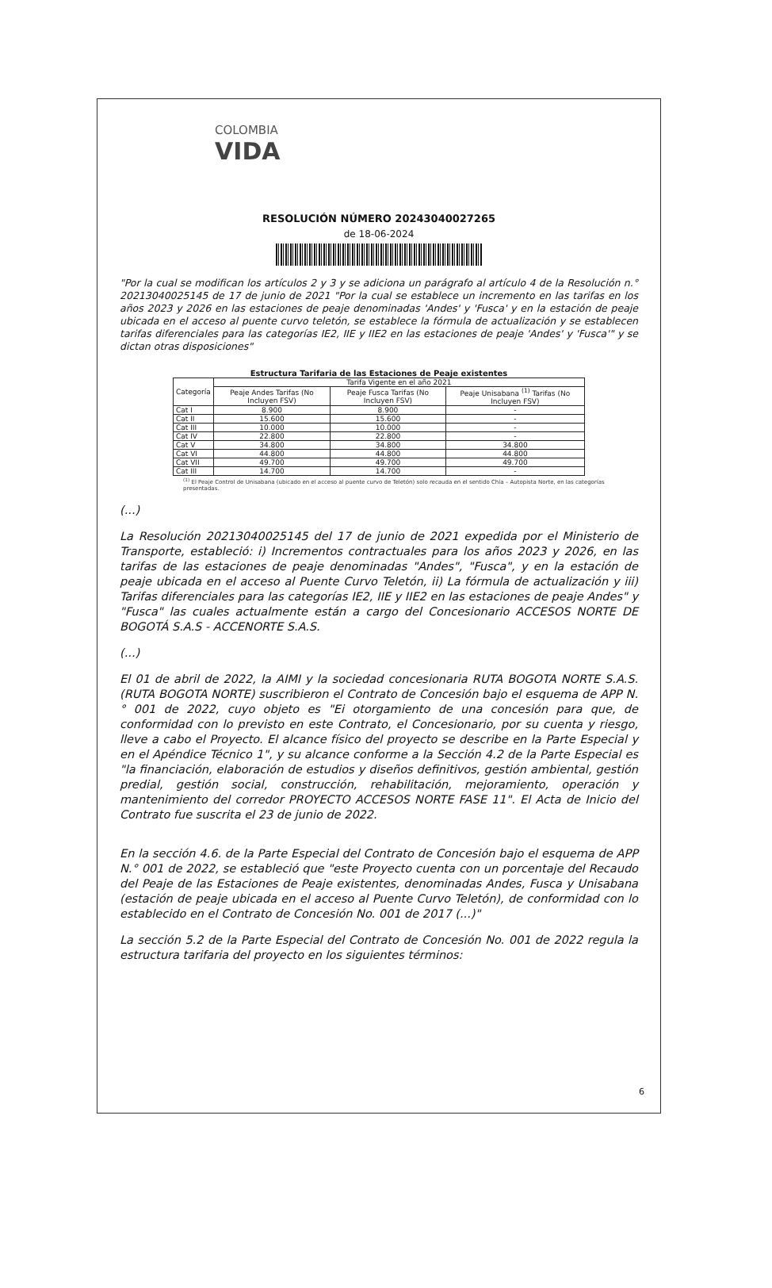COLOMBIA
VIDA
RESOLUCIÓN NÚMERO 20243040027265
de 18-06-2024
"Por la cual se modifican los artículos 2 y 3 y se adiciona un parágrafo al artículo 4 de la Resolución n.° 20213040025145 de 17 de junio de 2021 "Por la cual se establece un incremento en las tarifas en los años 2023 y 2026 en las estaciones de peaje denominadas 'Andes' y 'Fusca' y en la estación de peaje ubicada en el acceso al puente curvo teletón, se establece la fórmula de actualización y se establecen tarifas diferenciales para las categorías IE2, IIE y IIE2 en las estaciones de peaje 'Andes' y 'Fusca'" y se dictan otras disposiciones"
Estructura Tarifaria de las Estaciones de Peaje existentes
| Categoría | Tarifa Vigente en el año 2021 | | |
| --- | --- | --- | --- |
| | Peaje Andes Tarifas (No Incluyen FSV) | Peaje Fusca Tarifas (No Incluyen FSV) | Peaje Unisabana <sup>(1)</sup> Tarifas (No Incluyen FSV) |
| Cat I | 8.900 | 8.900 | - |
| Cat II | 15.600 | 15.600 | - |
| Cat III | 10.000 | 10.000 | - |
| Cat IV | 22.800 | 22.800 | - |
| Cat V | 34.800 | 34.800 | 34.800 |
| Cat VI | 44.800 | 44.800 | 44.800 |
| Cat VII | 49.700 | 49.700 | 49.700 |
| Cat III | 14.700 | 14.700 | - |
<sup>(1)</sup> El Peaje Control de Unisabana (ubicado en el acceso al puente curvo de Teletón) solo recauda en el sentido Chía – Autopista Norte, en las categorías presentadas.
(...)
La Resolución 20213040025145 del 17 de junio de 2021 expedida por el Ministerio de Transporte, estableció: i) Incrementos contractuales para los años 2023 y 2026, en las tarifas de las estaciones de peaje denominadas "Andes", "Fusca", y en la estación de peaje ubicada en el acceso al Puente Curvo Teletón, ii) La fórmula de actualización y iii) Tarifas diferenciales para las categorías IE2, IIE y IIE2 en las estaciones de peaje Andes" y "Fusca" las cuales actualmente están a cargo del Concesionario ACCESOS NORTE DE BOGOTÁ S.A.S - ACCENORTE S.A.S.
(...)
El 01 de abril de 2022, la AIMI y la sociedad concesionaria RUTA BOGOTA NORTE S.A.S. (RUTA BOGOTA NORTE) suscribieron el Contrato de Concesión bajo el esquema de APP N.° 001 de 2022, cuyo objeto es "Ei otorgamiento de una concesión para que, de conformidad con lo previsto en este Contrato, el Concesionario, por su cuenta y riesgo, lleve a cabo el Proyecto. El alcance físico del proyecto se describe en la Parte Especial y en el Apéndice Técnico 1", y su alcance conforme a la Sección 4.2 de la Parte Especial es "la financiación, elaboración de estudios y diseños definitivos, gestión ambiental, gestión predial, gestión social, construcción, rehabilitación, mejoramiento, operación y mantenimiento del corredor PROYECTO ACCESOS NORTE FASE 11". El Acta de Inicio del Contrato fue suscrita el 23 de junio de 2022.
En la sección 4.6. de la Parte Especial del Contrato de Concesión bajo el esquema de APP N.° 001 de 2022, se estableció que "este Proyecto cuenta con un porcentaje del Recaudo del Peaje de las Estaciones de Peaje existentes, denominadas Andes, Fusca y Unisabana (estación de peaje ubicada en el acceso al Puente Curvo Teletón), de conformidad con lo establecido en el Contrato de Concesión No. 001 de 2017 (...)"
La sección 5.2 de la Parte Especial del Contrato de Concesión No. 001 de 2022 regula la estructura tarifaria del proyecto en los siguientes términos:
6